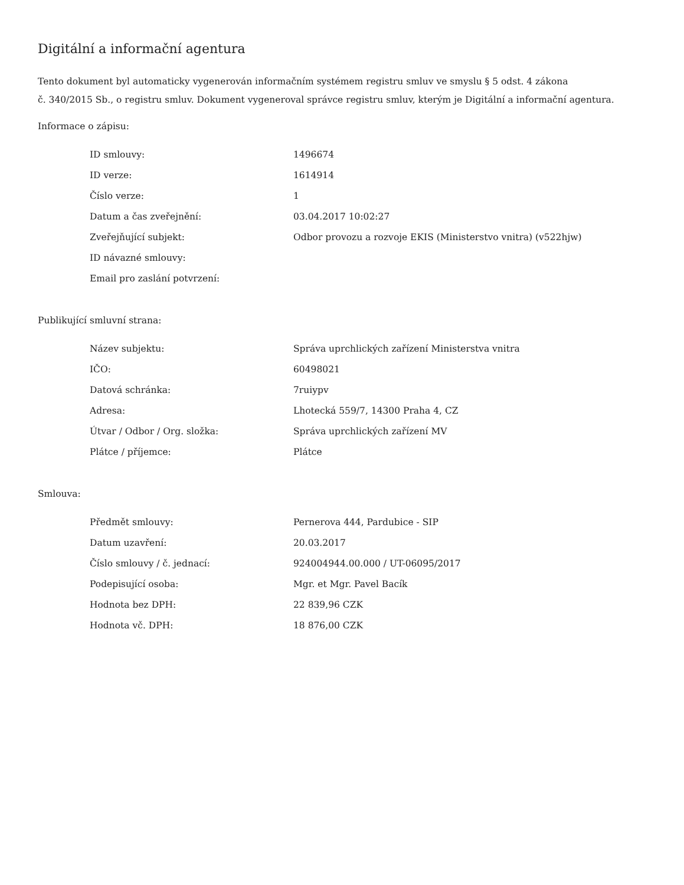Digitální a informační agentura
Tento dokument byl automaticky vygenerován informačním systémem registru smluv ve smyslu § 5 odst. 4 zákona
č. 340/2015 Sb., o registru smluv. Dokument vygeneroval správce registru smluv, kterým je Digitální a informační agentura.
Informace o zápisu:
| ID smlouvy: | 1496674 |
| ID verze: | 1614914 |
| Číslo verze: | 1 |
| Datum a čas zveřejnění: | 03.04.2017 10:02:27 |
| Zveřejňující subjekt: | Odbor provozu a rozvoje EKIS (Ministerstvo vnitra) (v522hjw) |
| ID návazné smlouvy: | |
| Email pro zaslání potvrzení: | |
Publikující smluvní strana:
| Název subjektu: | Správa uprchlických zařízení Ministerstva vnitra |
| IČO: | 60498021 |
| Datová schránka: | 7ruiypv |
| Adresa: | Lhotecká 559/7, 14300 Praha 4, CZ |
| Útvar / Odbor / Org. složka: | Správa uprchlických zařízení MV |
| Plátce / příjemce: | Plátce |
Smlouva:
| Předmět smlouvy: | Pernerova 444, Pardubice - SIP |
| Datum uzavření: | 20.03.2017 |
| Číslo smlouvy / č. jednací: | 924004944.00.000 / UT-06095/2017 |
| Podepisující osoba: | Mgr. et Mgr. Pavel Bacík |
| Hodnota bez DPH: | 22 839,96 CZK |
| Hodnota vč. DPH: | 18 876,00 CZK |